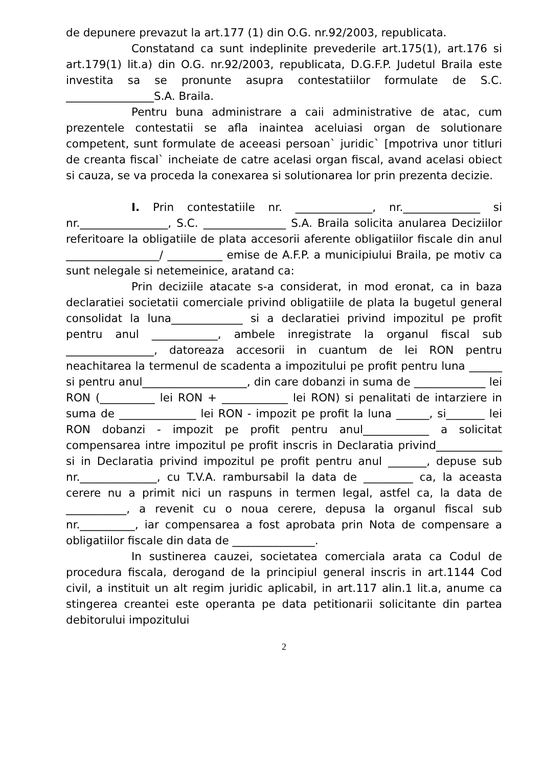de depunere prevazut la art.177 (1) din O.G. nr.92/2003, republicata.
Constatand ca sunt indeplinite prevederile art.175(1), art.176 si art.179(1) lit.a) din O.G. nr.92/2003, republicata, D.G.F.P. Judetul Braila este investita sa se pronunte asupra contestatiilor formulate de S.C. ________________S.A. Braila.
Pentru buna administrare a caii administrative de atac, cum prezentele contestatii se afla inaintea aceluiasi organ de solutionare competent, sunt formulate de aceeasi persoan` juridic` [mpotriva unor titluri de creanta fiscal` incheiate de catre acelasi organ fiscal, avand acelasi obiect si cauza, se va proceda la conexarea si solutionarea lor prin prezenta decizie.
I. Prin contestatiile nr. ______________, nr.______________ si nr.________________, S.C. _______________ S.A. Braila solicita anularea Deciziilor referitoare la obligatiile de plata accesorii aferente obligatiilor fiscale din anul _________________/ __________ emise de A.F.P. a municipiului Braila, pe motiv ca sunt nelegale si netemeinice, aratand ca:
Prin deciziile atacate s-a considerat, in mod eronat, ca in baza declaratiei societatii comerciale privind obligatiile de plata la bugetul general consolidat la luna_____________ si a declaratiei privind impozitul pe profit pentru anul ____________, ambele inregistrate la organul fiscal sub ________________, datoreaza accesorii in cuantum de lei RON pentru neachitarea la termenul de scadenta a impozitului pe profit pentru luna ______ si pentru anul___________________, din care dobanzi in suma de _____________ lei RON (__________ lei RON + ____________ lei RON) si penalitati de intarziere in suma de ______________ lei RON - impozit pe profit la luna ______, si_______ lei RON dobanzi - impozit pe profit pentru anul____________ a solicitat compensarea intre impozitul pe profit inscris in Declaratia privind____________ si in Declaratia privind impozitul pe profit pentru anul _______, depuse sub nr.______________, cu T.V.A. rambursabil la data de _________ ca, la aceasta cerere nu a primit nici un raspuns in termen legal, astfel ca, la data de ___________, a revenit cu o noua cerere, depusa la organul fiscal sub nr.__________, iar compensarea a fost aprobata prin Nota de compensare a obligatiilor fiscale din data de _______________.
In sustinerea cauzei, societatea comerciala arata ca Codul de procedura fiscala, derogand de la principiul general inscris in art.1144 Cod civil, a instituit un alt regim juridic aplicabil, in art.117 alin.1 lit.a, anume ca stingerea creantei este operanta pe data petitionarii solicitante din partea debitorului impozitului
2